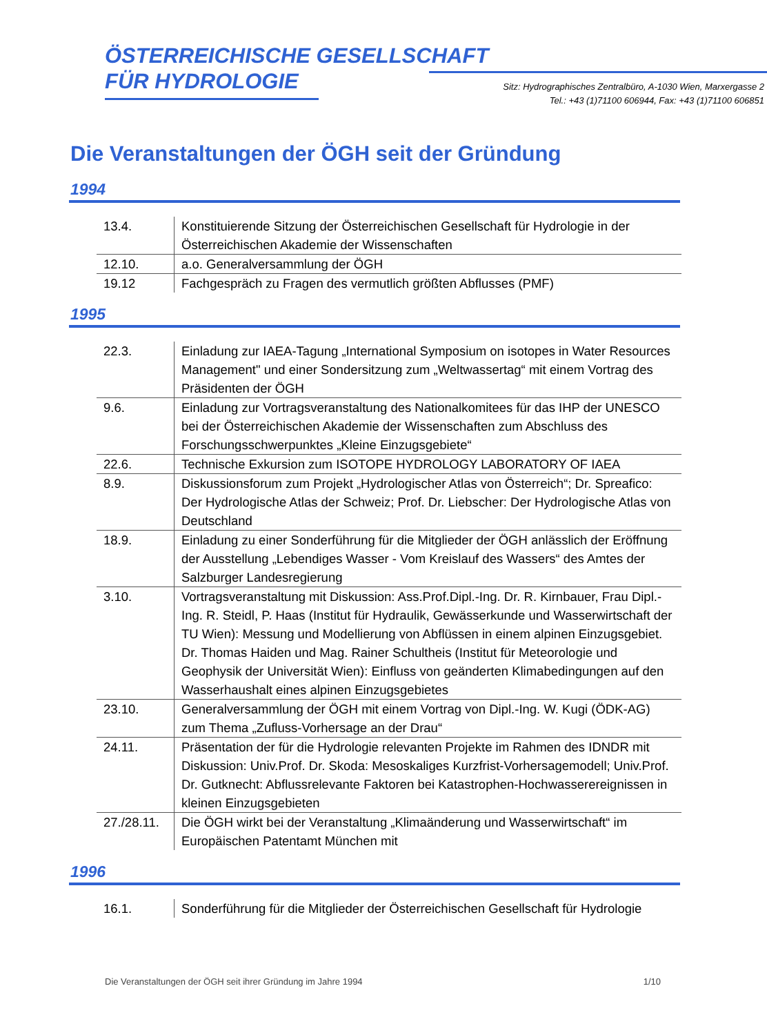ÖSTERREICHISCHE GESELLSCHAFT
FÜR HYDROLOGIE
Sitz: Hydrographisches Zentralbüro, A-1030 Wien, Marxergasse 2
Tel.: +43 (1)71100 606944, Fax: +43 (1)71100 606851
Die Veranstaltungen der ÖGH seit der Gründung
1994
| 13.4. | Konstituierende Sitzung der Österreichischen Gesellschaft für Hydrologie in der Österreichischen Akademie der Wissenschaften |
| 12.10. | a.o. Generalversammlung der ÖGH |
| 19.12 | Fachgespräch zu Fragen des vermutlich größten Abflusses (PMF) |
1995
| 22.3. | Einladung zur IAEA-Tagung „International Symposium on isotopes in Water Resources Management" und einer Sondersitzung zum „Weltwassertag“ mit einem Vortrag des Präsidenten der ÖGH |
| 9.6. | Einladung zur Vortragsveranstaltung des Nationalkomitees für das IHP der UNESCO bei der Österreichischen Akademie der Wissenschaften zum Abschluss des Forschungsschwerpunktes „Kleine Einzugsgebiete“ |
| 22.6. | Technische Exkursion zum ISOTOPE HYDROLOGY LABORATORY OF IAEA |
| 8.9. | Diskussionsforum zum Projekt „Hydrologischer Atlas von Österreich“; Dr. Spreafico: Der Hydrologische Atlas der Schweiz; Prof. Dr. Liebscher: Der Hydrologische Atlas von Deutschland |
| 18.9. | Einladung zu einer Sonderführung für die Mitglieder der ÖGH anlässlich der Eröffnung der Ausstellung „Lebendiges Wasser - Vom Kreislauf des Wassers“ des Amtes der Salzburger Landesregierung |
| 3.10. | Vortragsveranstaltung mit Diskussion: Ass.Prof.Dipl.-Ing. Dr. R. Kirnbauer, Frau Dipl.-Ing. R. Steidl, P. Haas (Institut für Hydraulik, Gewässerkunde und Wasserwirtschaft der TU Wien): Messung und Modellierung von Abflüssen in einem alpinen Einzugsgebiet. Dr. Thomas Haiden und Mag. Rainer Schultheis (Institut für Meteorologie und Geophysik der Universität Wien): Einfluss von geänderten Klimabedingungen auf den Wasserhaushalt eines alpinen Einzugsgebietes |
| 23.10. | Generalversammlung der ÖGH mit einem Vortrag von Dipl.-Ing. W. Kugi (ÖDK-AG) zum Thema „Zufluss-Vorhersage an der Drau“ |
| 24.11. | Präsentation der für die Hydrologie relevanten Projekte im Rahmen des IDNDR mit Diskussion: Univ.Prof. Dr. Skoda: Mesoskaliges Kurzfrist-Vorhersagemodell; Univ.Prof. Dr. Gutknecht: Abflussrelevante Faktoren bei Katastrophen-Hochwasserereignissen in kleinen Einzugsgebieten |
| 27./28.11. | Die ÖGH wirkt bei der Veranstaltung „Klimaänderung und Wasserwirtschaft“ im Europäischen Patentamt München mit |
1996
| 16.1. | Sonderführung für die Mitglieder der Österreichischen Gesellschaft für Hydrologie |
Die Veranstaltungen der ÖGH seit ihrer Gründung im Jahre 1994 1/10